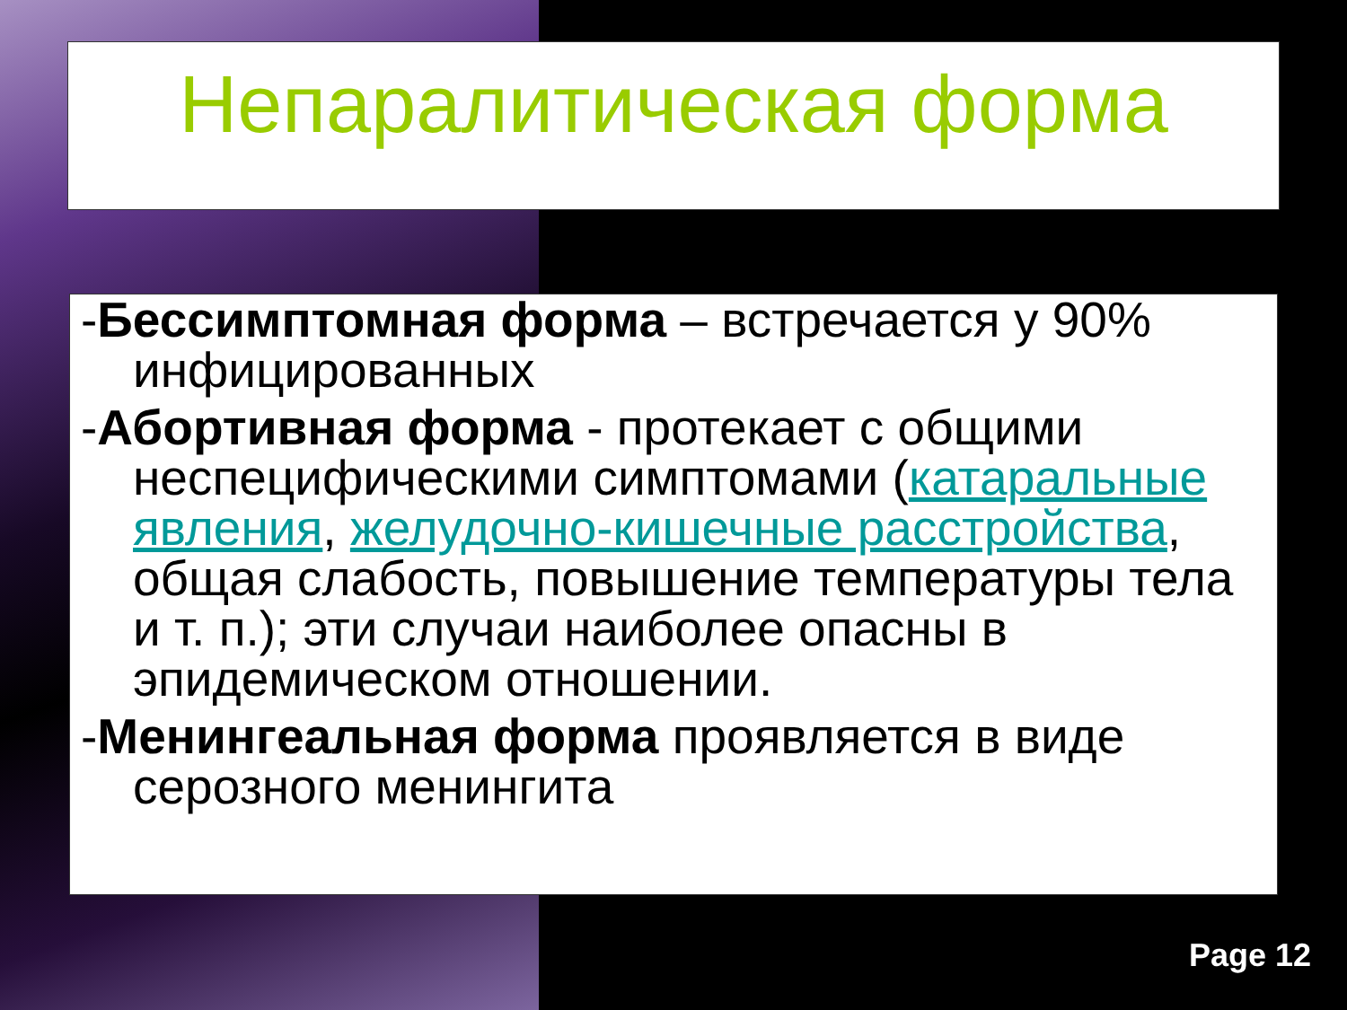Непаралитическая форма
-Бессимптомная форма – встречается у 90% инфицированных
-Абортивная форма - протекает с общими неспецифическими симптомами (катаральные явления, желудочно-кишечные расстройства, общая слабость, повышение температуры тела и т. п.); эти случаи наиболее опасны в эпидемическом отношении.
-Менингеальная форма проявляется в виде серозного менингита
Page 12